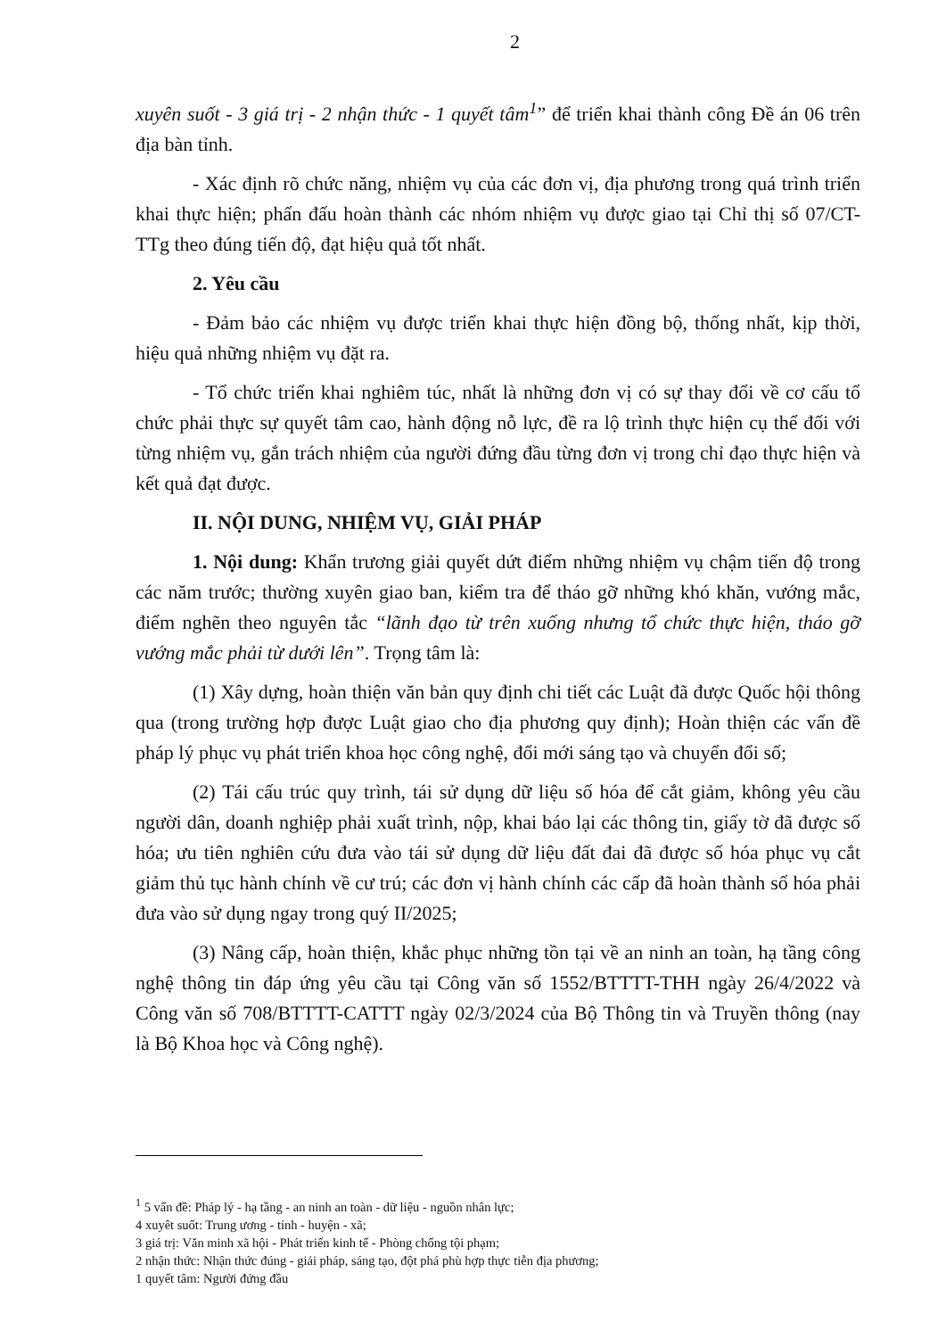2
xuyên suốt - 3 giá trị - 2 nhận thức - 1 quyết tâm<sup>1</sup>” để triển khai thành công Đề án 06 trên địa bàn tỉnh.
- Xác định rõ chức năng, nhiệm vụ của các đơn vị, địa phương trong quá trình triển khai thực hiện; phấn đấu hoàn thành các nhóm nhiệm vụ được giao tại Chỉ thị số 07/CT-TTg theo đúng tiến độ, đạt hiệu quả tốt nhất.
2. Yêu cầu
- Đảm bảo các nhiệm vụ được triển khai thực hiện đồng bộ, thống nhất, kịp thời, hiệu quả những nhiệm vụ đặt ra.
- Tổ chức triển khai nghiêm túc, nhất là những đơn vị có sự thay đổi về cơ cấu tổ chức phải thực sự quyết tâm cao, hành động nỗ lực, đề ra lộ trình thực hiện cụ thể đối với từng nhiệm vụ, gắn trách nhiệm của người đứng đầu từng đơn vị trong chỉ đạo thực hiện và kết quả đạt được.
II. NỘI DUNG, NHIỆM VỤ, GIẢI PHÁP
1. Nội dung: Khẩn trương giải quyết dứt điểm những nhiệm vụ chậm tiến độ trong các năm trước; thường xuyên giao ban, kiểm tra để tháo gỡ những khó khăn, vướng mắc, điểm nghẽn theo nguyên tắc “lãnh đạo từ trên xuống nhưng tổ chức thực hiện, tháo gỡ vướng mắc phải từ dưới lên”. Trọng tâm là:
(1) Xây dựng, hoàn thiện văn bản quy định chi tiết các Luật đã được Quốc hội thông qua (trong trường hợp được Luật giao cho địa phương quy định); Hoàn thiện các vấn đề pháp lý phục vụ phát triển khoa học công nghệ, đổi mới sáng tạo và chuyển đổi số;
(2) Tái cấu trúc quy trình, tái sử dụng dữ liệu số hóa để cắt giảm, không yêu cầu người dân, doanh nghiệp phải xuất trình, nộp, khai báo lại các thông tin, giấy tờ đã được số hóa; ưu tiên nghiên cứu đưa vào tái sử dụng dữ liệu đất đai đã được số hóa phục vụ cắt giảm thủ tục hành chính về cư trú; các đơn vị hành chính các cấp đã hoàn thành số hóa phải đưa vào sử dụng ngay trong quý II/2025;
(3) Nâng cấp, hoàn thiện, khắc phục những tồn tại về an ninh an toàn, hạ tầng công nghệ thông tin đáp ứng yêu cầu tại Công văn số 1552/BTTTT-THH ngày 26/4/2022 và Công văn số 708/BTTTT-CATTT ngày 02/3/2024 của Bộ Thông tin và Truyền thông (nay là Bộ Khoa học và Công nghệ).
<sup>1</sup> 5 vấn đề: Pháp lý - hạ tầng - an ninh an toàn - dữ liệu - nguồn nhân lực;
4 xuyêt suốt: Trung ương - tỉnh - huyện - xã;
3 giá trị: Văn minh xã hội - Phát triển kinh tế - Phòng chống tội phạm;
2 nhận thức: Nhận thức đúng - giải pháp, sáng tạo, đột phá phù hợp thực tiễn địa phương;
1 quyết tâm: Người đứng đầu